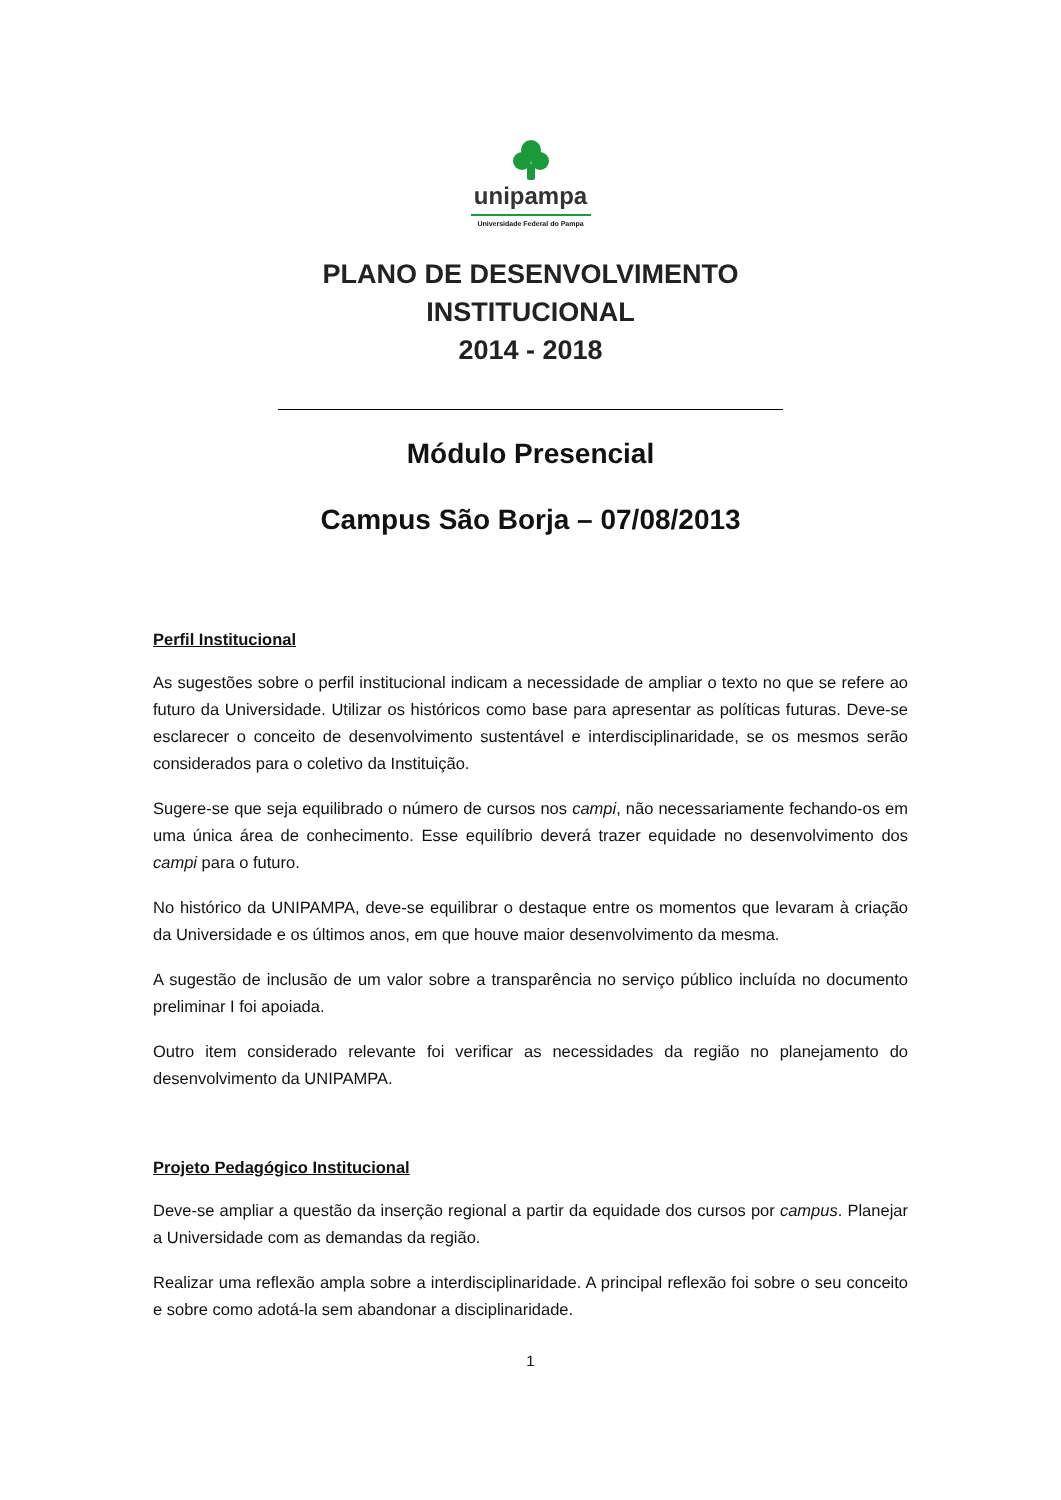unipampa
Universidade Federal do Pampa
PLANO DE DESENVOLVIMENTO
INSTITUCIONAL
2014 - 2018
Módulo Presencial
Campus São Borja – 07/08/2013
Perfil Institucional
As sugestões sobre o perfil institucional indicam a necessidade de ampliar o texto no que se refere ao futuro da Universidade. Utilizar os históricos como base para apresentar as políticas futuras. Deve-se esclarecer o conceito de desenvolvimento sustentável e interdisciplinaridade, se os mesmos serão considerados para o coletivo da Instituição.
Sugere-se que seja equilibrado o número de cursos nos campi, não necessariamente fechando-os em uma única área de conhecimento. Esse equilíbrio deverá trazer equidade no desenvolvimento dos campi para o futuro.
No histórico da UNIPAMPA, deve-se equilibrar o destaque entre os momentos que levaram à criação da Universidade e os últimos anos, em que houve maior desenvolvimento da mesma.
A sugestão de inclusão de um valor sobre a transparência no serviço público incluída no documento preliminar I foi apoiada.
Outro item considerado relevante foi verificar as necessidades da região no planejamento do desenvolvimento da UNIPAMPA.
Projeto Pedagógico Institucional
Deve-se ampliar a questão da inserção regional a partir da equidade dos cursos por campus. Planejar a Universidade com as demandas da região.
Realizar uma reflexão ampla sobre a interdisciplinaridade. A principal reflexão foi sobre o seu conceito e sobre como adotá-la sem abandonar a disciplinaridade.
1